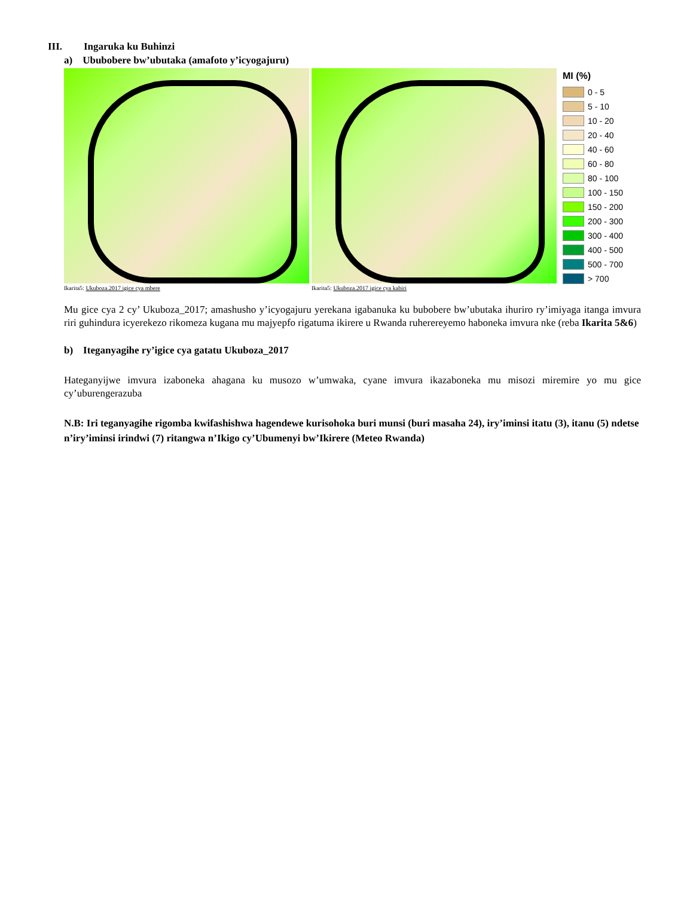III. Ingaruka ku Buhinzi
a) Ububobere bw’ubutaka (amafoto y’icyogajuru)
Ikarita5: Ukuboza.2017 igice cya mbere
Ikarita5: Ukuboza.2017 igice cya kabiri
MI (%)
0 - 5
5 - 10
10 - 20
20 - 40
40 - 60
60 - 80
80 - 100
100 - 150
150 - 200
200 - 300
300 - 400
400 - 500
500 - 700
> 700
Mu gice cya 2 cy’ Ukuboza_2017; amashusho y’icyogajuru yerekana igabanuka ku bubobere bw’ubutaka ihuriro ry’imiyaga itanga imvura riri guhindura icyerekezo rikomeza kugana mu majyepfo rigatuma ikirere u Rwanda ruherereyemo haboneka imvura nke (reba Ikarita 5&6)
b) Iteganyagihe ry’igice cya gatatu Ukuboza_2017
Hateganyijwe imvura izaboneka ahagana ku musozo w’umwaka, cyane imvura ikazaboneka mu misozi miremire yo mu gice cy’uburengerazuba
N.B: Iri teganyagihe rigomba kwifashishwa hagendewe kurisohoka buri munsi (buri masaha 24), iry’iminsi itatu (3), itanu (5) ndetse n’iry’iminsi irindwi (7) ritangwa n’Ikigo cy’Ubumenyi bw’Ikirere (Meteo Rwanda)